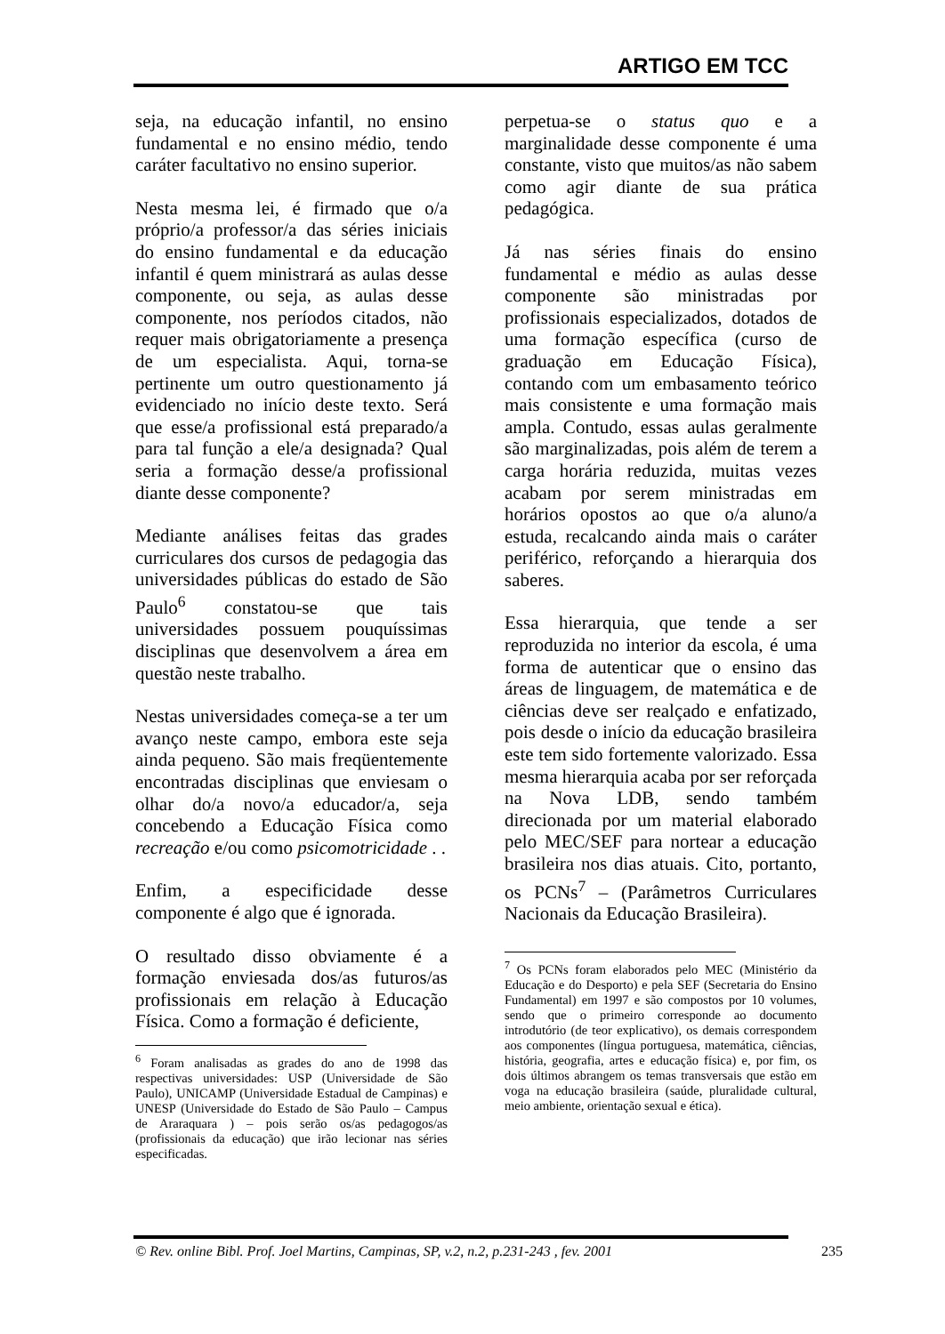ARTIGO EM TCC
seja, na educação infantil, no ensino fundamental e no ensino médio, tendo caráter facultativo no ensino superior.
Nesta mesma lei, é firmado que o/a próprio/a professor/a das séries iniciais do ensino fundamental e da educação infantil é quem ministrará as aulas desse componente, ou seja, as aulas desse componente, nos períodos citados, não requer mais obrigatoriamente a presença de um especialista. Aqui, torna-se pertinente um outro questionamento já evidenciado no início deste texto. Será que esse/a profissional está preparado/a para tal função a ele/a designada? Qual seria a formação desse/a profissional diante desse componente?
Mediante análises feitas das grades curriculares dos cursos de pedagogia das universidades públicas do estado de São Paulo<sup>6</sup> constatou-se que tais universidades possuem pouquíssimas disciplinas que desenvolvem a área em questão neste trabalho.
Nestas universidades começa-se a ter um avanço neste campo, embora este seja ainda pequeno. São mais freqüentemente encontradas disciplinas que enviesam o olhar do/a novo/a educador/a, seja concebendo a Educação Física como recreação e/ou como psicomotricidade . .
Enfim, a especificidade desse componente é algo que é ignorada.
O resultado disso obviamente é a formação enviesada dos/as futuros/as profissionais em relação à Educação Física. Como a formação é deficiente,
<sup>6</sup> Foram analisadas as grades do ano de 1998 das respectivas universidades: USP (Universidade de São Paulo), UNICAMP (Universidade Estadual de Campinas) e UNESP (Universidade do Estado de São Paulo – Campus de Araraquara ) – pois serão os/as pedagogos/as (profissionais da educação) que irão lecionar nas séries especificadas.
perpetua-se o status quo e a marginalidade desse componente é uma constante, visto que muitos/as não sabem como agir diante de sua prática pedagógica.
Já nas séries finais do ensino fundamental e médio as aulas desse componente são ministradas por profissionais especializados, dotados de uma formação específica (curso de graduação em Educação Física), contando com um embasamento teórico mais consistente e uma formação mais ampla. Contudo, essas aulas geralmente são marginalizadas, pois além de terem a carga horária reduzida, muitas vezes acabam por serem ministradas em horários opostos ao que o/a aluno/a estuda, recalcando ainda mais o caráter periférico, reforçando a hierarquia dos saberes.
Essa hierarquia, que tende a ser reproduzida no interior da escola, é uma forma de autenticar que o ensino das áreas de linguagem, de matemática e de ciências deve ser realçado e enfatizado, pois desde o início da educação brasileira este tem sido fortemente valorizado. Essa mesma hierarquia acaba por ser reforçada na Nova LDB, sendo também direcionada por um material elaborado pelo MEC/SEF para nortear a educação brasileira nos dias atuais. Cito, portanto, os PCNs<sup>7</sup> – (Parâmetros Curriculares Nacionais da Educação Brasileira).
<sup>7</sup> Os PCNs foram elaborados pelo MEC (Ministério da Educação e do Desporto) e pela SEF (Secretaria do Ensino Fundamental) em 1997 e são compostos por 10 volumes, sendo que o primeiro corresponde ao documento introdutório (de teor explicativo), os demais correspondem aos componentes (língua portuguesa, matemática, ciências, história, geografia, artes e educação física) e, por fim, os dois últimos abrangem os temas transversais que estão em voga na educação brasileira (saúde, pluralidade cultural, meio ambiente, orientação sexual e ética).
© Rev. online Bibl. Prof. Joel Martins, Campinas, SP, v.2, n.2, p.231-243 , fev. 2001 235